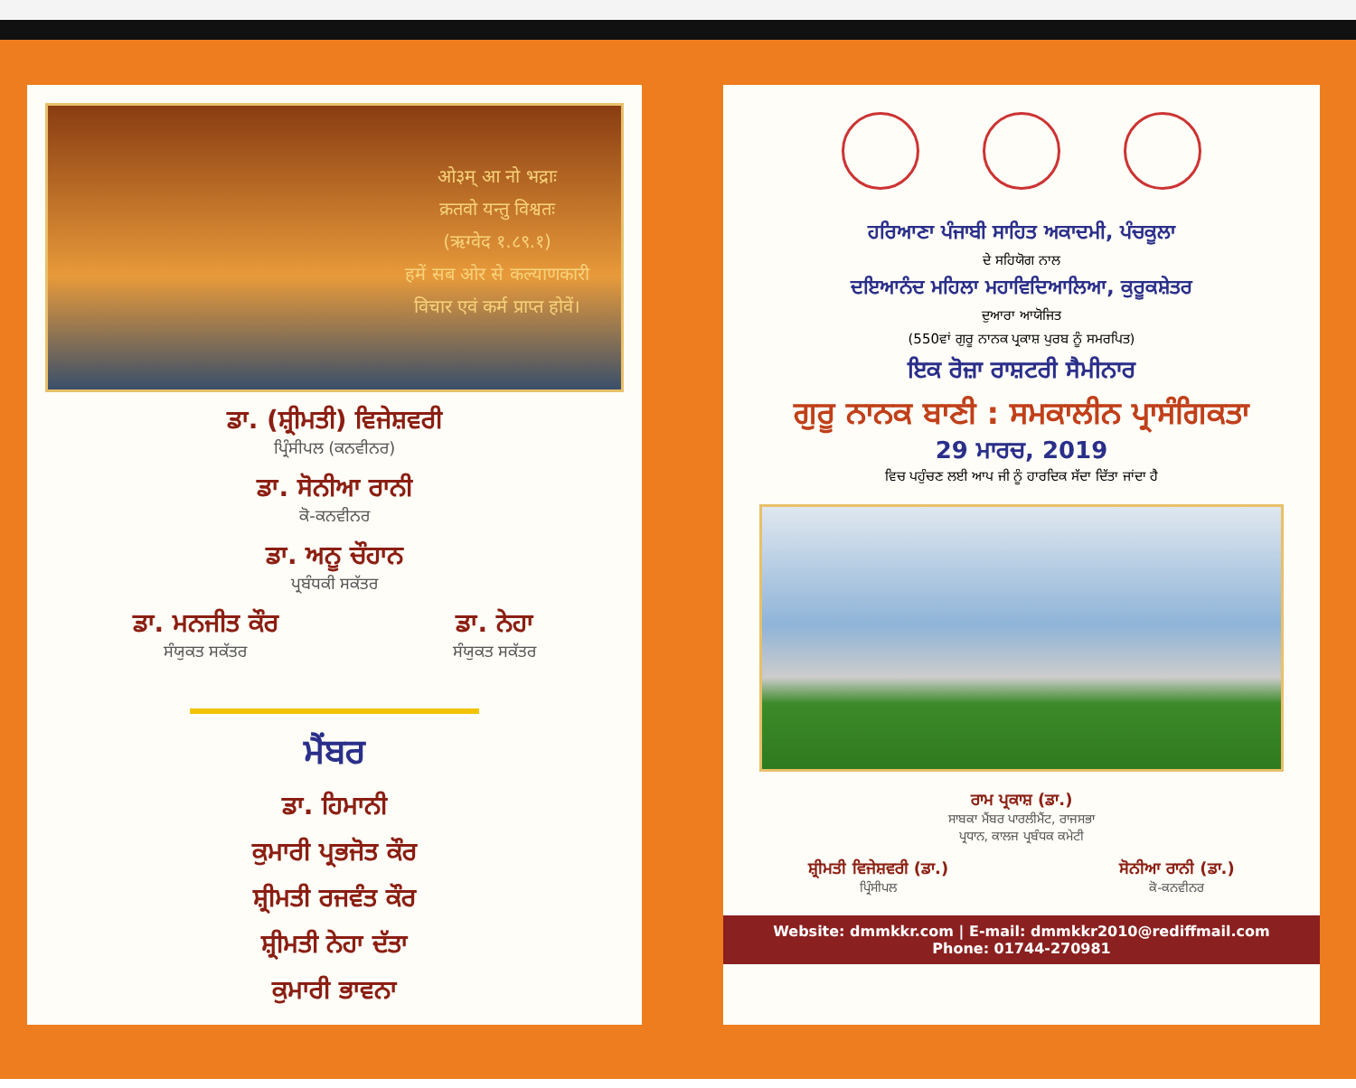ओ३म् आ नो भद्राः
क्रतवो यन्तु विश्वतः
(ऋग्वेद १.८९.१)
हमें सब ओर से कल्याणकारी
विचार एवं कर्म प्राप्त होवें।
ਡਾ. (ਸ਼੍ਰੀਮਤੀ) ਵਿਜੇਸ਼ਵਰੀ
ਪ੍ਰਿੰਸੀਪਲ (ਕਨਵੀਨਰ)
ਡਾ. ਸੋਨੀਆ ਰਾਨੀ
ਕੋ-ਕਨਵੀਨਰ
ਡਾ. ਅਨੂ ਚੌਹਾਨ
ਪ੍ਰਬੰਧਕੀ ਸਕੱਤਰ
ਡਾ. ਮਨਜੀਤ ਕੌਰ
ਸੰਯੁਕਤ ਸਕੱਤਰ
ਡਾ. ਨੇਹਾ
ਸੰਯੁਕਤ ਸਕੱਤਰ
ਮੈਂਬਰ
ਡਾ. ਹਿਮਾਨੀ
ਕੁਮਾਰੀ ਪ੍ਰਭਜੋਤ ਕੌਰ
ਸ਼੍ਰੀਮਤੀ ਰਜਵੰਤ ਕੌਰ
ਸ਼੍ਰੀਮਤੀ ਨੇਹਾ ਦੱਤਾ
ਕੁਮਾਰੀ ਭਾਵਨਾ
ਹਰਿਆਣਾ ਪੰਜਾਬੀ ਸਾਹਿਤ ਅਕਾਦਮੀ, ਪੰਚਕੂਲਾ
ਦੇ ਸਹਿਯੋਗ ਨਾਲ
ਦਇਆਨੰਦ ਮਹਿਲਾ ਮਹਾਵਿਦਿਆਲਿਆ, ਕੁਰੂਕਸ਼ੇਤਰ
ਦੁਆਰਾ ਆਯੋਜਿਤ
(550ਵਾਂ ਗੁਰੂ ਨਾਨਕ ਪ੍ਰਕਾਸ਼ ਪੁਰਬ ਨੂੰ ਸਮਰਪਿਤ)
ਇਕ ਰੋਜ਼ਾ ਰਾਸ਼ਟਰੀ ਸੈਮੀਨਾਰ
ਗੁਰੂ ਨਾਨਕ ਬਾਣੀ : ਸਮਕਾਲੀਨ ਪ੍ਰਾਸੰਗਿਕਤਾ
29 ਮਾਰਚ, 2019
ਵਿਚ ਪਹੁੰਚਣ ਲਈ ਆਪ ਜੀ ਨੂੰ ਹਾਰਦਿਕ ਸੱਦਾ ਦਿੱਤਾ ਜਾਂਦਾ ਹੈ
ਰਾਮ ਪ੍ਰਕਾਸ਼ (ਡਾ.)
ਸਾਬਕਾ ਮੈਂਬਰ ਪਾਰਲੀਮੈਂਟ, ਰਾਜਸਭਾ
ਪ੍ਰਧਾਨ, ਕਾਲਜ ਪ੍ਰਬੰਧਕ ਕਮੇਟੀ
ਸ਼੍ਰੀਮਤੀ ਵਿਜੇਸ਼ਵਰੀ (ਡਾ.)
ਪ੍ਰਿੰਸੀਪਲ
ਸੋਨੀਆ ਰਾਨੀ (ਡਾ.)
ਕੋ-ਕਨਵੀਨਰ
Website: dmmkkr.com | E-mail: dmmkkr2010@rediffmail.com
Phone: 01744-270981